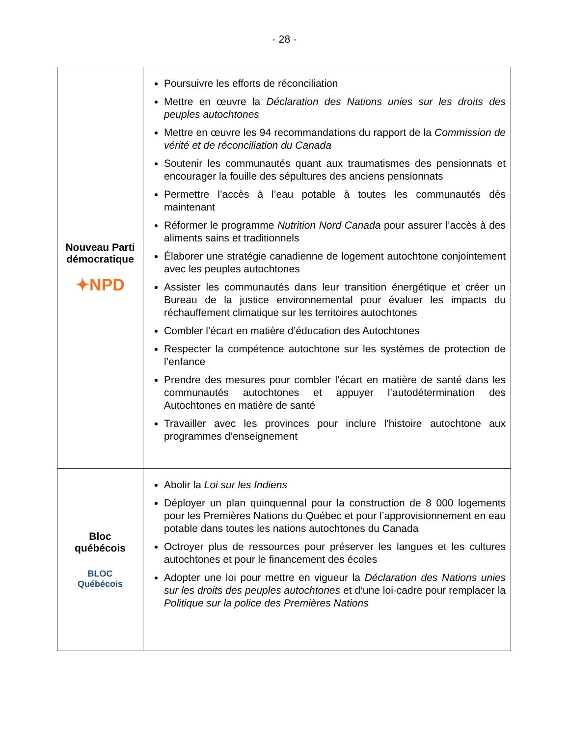- 28 -
| Nouveau Parti démocratique ✦NPD | Poursuivre les efforts de réconciliation Mettre en œuvre la Déclaration des Nations unies sur les droits des peuples autochtones Mettre en œuvre les 94 recommandations du rapport de la Commission de vérité et de réconciliation du Canada Soutenir les communautés quant aux traumatismes des pensionnats et encourager la fouille des sépultures des anciens pensionnats Permettre l’accès à l’eau potable à toutes les communautés dès maintenant Réformer le programme Nutrition Nord Canada pour assurer l’accès à des aliments sains et traditionnels Élaborer une stratégie canadienne de logement autochtone conjointement avec les peuples autochtones Assister les communautés dans leur transition énergétique et créer un Bureau de la justice environnemental pour évaluer les impacts du réchauffement climatique sur les territoires autochtones Combler l’écart en matière d’éducation des Autochtones Respecter la compétence autochtone sur les systèmes de protection de l’enfance Prendre des mesures pour combler l’écart en matière de santé dans les communautés autochtones et appuyer l’autodétermination des Autochtones en matière de santé Travailler avec les provinces pour inclure l’histoire autochtone aux programmes d’enseignement |
| Bloc québécois BLOC Québécois | Abolir la Loi sur les Indiens Déployer un plan quinquennal pour la construction de 8 000 logements pour les Premières Nations du Québec et pour l’approvisionnement en eau potable dans toutes les nations autochtones du Canada Octroyer plus de ressources pour préserver les langues et les cultures autochtones et pour le financement des écoles Adopter une loi pour mettre en vigueur la Déclaration des Nations unies sur les droits des peuples autochtones et d’une loi-cadre pour remplacer la Politique sur la police des Premières Nations |